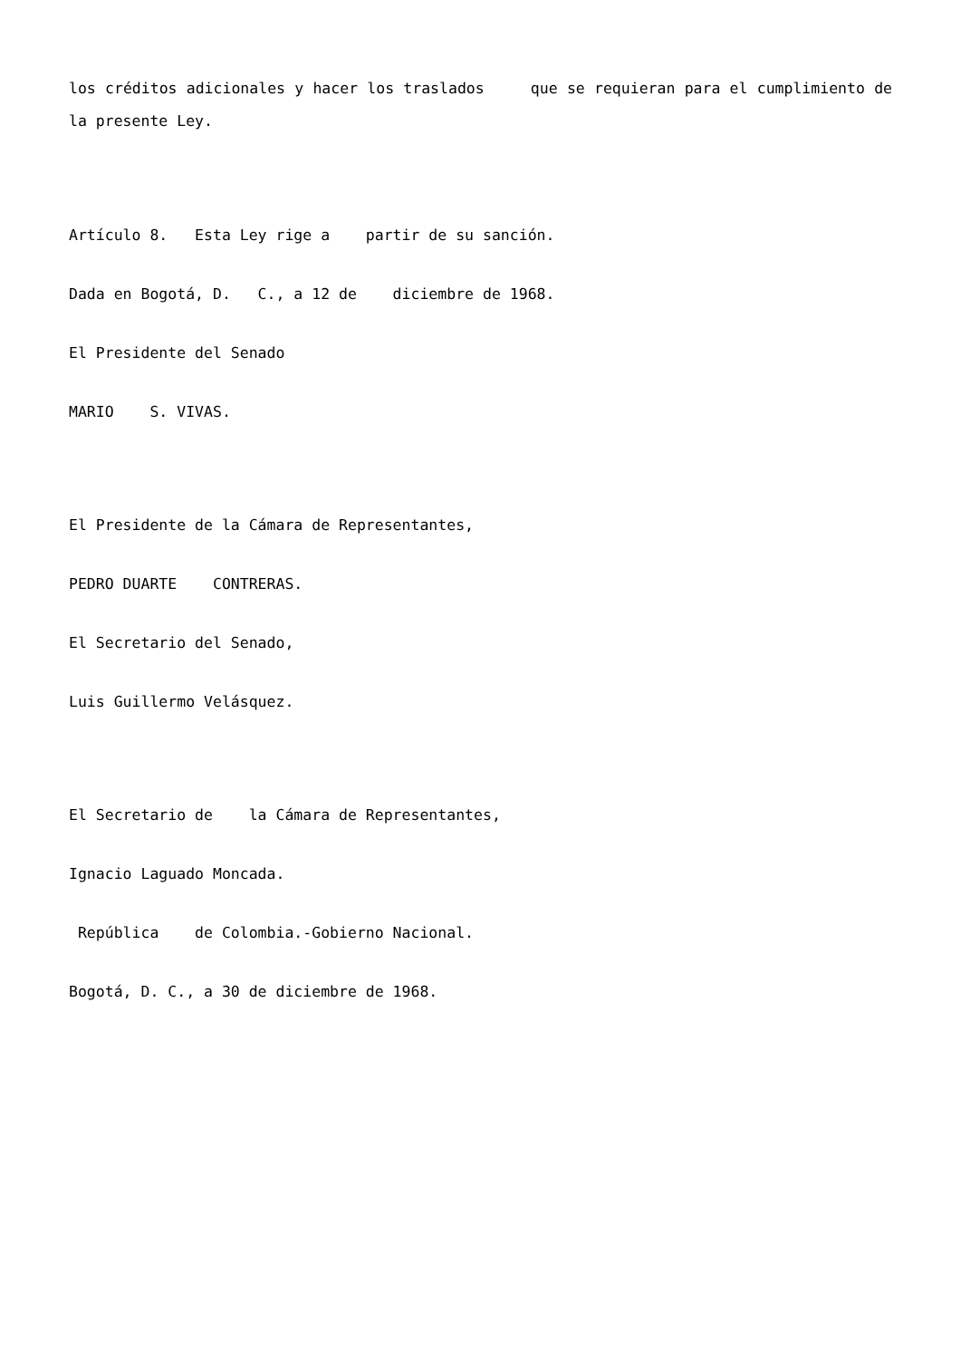los créditos adicionales y hacer los traslados que se requieran para el cumplimiento de la presente Ley.
Artículo 8. Esta Ley rige a partir de su sanción.
Dada en Bogotá, D. C., a 12 de diciembre de 1968.
El Presidente del Senado
MARIO S. VIVAS.
El Presidente de la Cámara de Representantes,
PEDRO DUARTE CONTRERAS.
El Secretario del Senado,
Luis Guillermo Velásquez.
El Secretario de la Cámara de Representantes,
Ignacio Laguado Moncada.
República de Colombia.-Gobierno Nacional.
Bogotá, D. C., a 30 de diciembre de 1968.